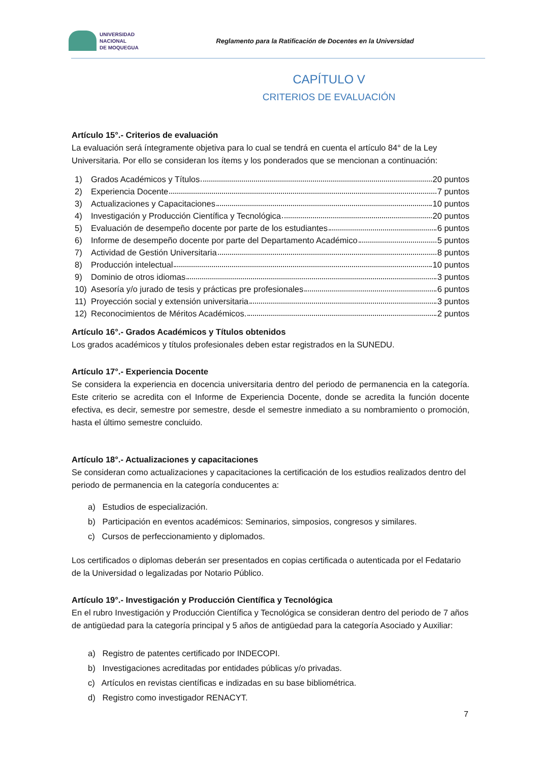UNIVERSIDAD
NACIONAL
DE MOQUEGUA
Reglamento para la Ratificación de Docentes en la Universidad
CAPÍTULO V
CRITERIOS DE EVALUACIÓN
Artículo 15°.- Criterios de evaluación
La evaluación será íntegramente objetiva para lo cual se tendrá en cuenta el artículo 84° de la Ley Universitaria. Por ello se consideran los ítems y los ponderados que se mencionan a continuación:
1) Grados Académicos y Títulos 20 puntos
2) Experiencia Docente 7 puntos
3) Actualizaciones y Capacitaciones 10 puntos
4) Investigación y Producción Científica y Tecnológica 20 puntos
5) Evaluación de desempeño docente por parte de los estudiantes 6 puntos
6) Informe de desempeño docente por parte del Departamento Académico 5 puntos
7) Actividad de Gestión Universitaria 8 puntos
8) Producción intelectual 10 puntos
9) Dominio de otros idiomas 3 puntos
10) Asesoría y/o jurado de tesis y prácticas pre profesionales 6 puntos
11) Proyección social y extensión universitaria 3 puntos
12) Reconocimientos de Méritos Académicos. 2 puntos
Artículo 16°.- Grados Académicos y Títulos obtenidos
Los grados académicos y títulos profesionales deben estar registrados en la SUNEDU.
Artículo 17°.- Experiencia Docente
Se considera la experiencia en docencia universitaria dentro del periodo de permanencia en la categoría. Este criterio se acredita con el Informe de Experiencia Docente, donde se acredita la función docente efectiva, es decir, semestre por semestre, desde el semestre inmediato a su nombramiento o promoción, hasta el último semestre concluido.
Artículo 18°.- Actualizaciones y capacitaciones
Se consideran como actualizaciones y capacitaciones la certificación de los estudios realizados dentro del periodo de permanencia en la categoría conducentes a:
a) Estudios de especialización.
b) Participación en eventos académicos: Seminarios, simposios, congresos y similares.
c) Cursos de perfeccionamiento y diplomados.
Los certificados o diplomas deberán ser presentados en copias certificada o autenticada por el Fedatario de la Universidad o legalizadas por Notario Público.
Artículo 19°.- Investigación y Producción Científica y Tecnológica
En el rubro Investigación y Producción Científica y Tecnológica se consideran dentro del periodo de 7 años de antigüedad para la categoría principal y 5 años de antigüedad para la categoría Asociado y Auxiliar:
a) Registro de patentes certificado por INDECOPI.
b) Investigaciones acreditadas por entidades públicas y/o privadas.
c) Artículos en revistas científicas e indizadas en su base bibliométrica.
d) Registro como investigador RENACYT.
7